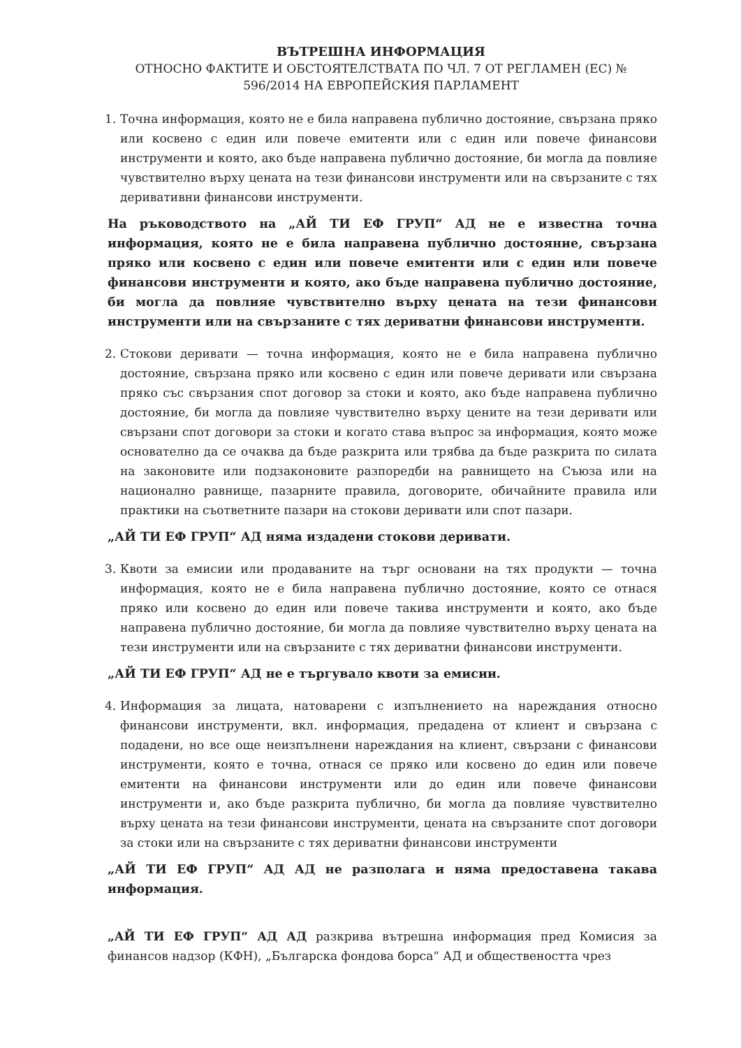ВЪТРЕШНА ИНФОРМАЦИЯ
ОТНОСНО ФАКТИТЕ И ОБСТОЯТЕЛСТВАТА ПО ЧЛ. 7 ОТ РЕГЛАМЕН (ЕС) №
596/2014 НА ЕВРОПЕЙСКИЯ ПАРЛАМЕНТ
1. Точна информация, която не е била направена публично достояние, свързана пряко или косвено с един или повече емитенти или с един или повече финансови инструменти и която, ако бъде направена публично достояние, би могла да повлияе чувствително върху цената на тези финансови инструменти или на свързаните с тях деривативни финансови инструменти.
На ръководството на „АЙ ТИ ЕФ ГРУП“ АД не е известна точна информация, която не е била направена публично достояние, свързана пряко или косвено с един или повече емитенти или с един или повече финансови инструменти и която, ако бъде направена публично достояние, би могла да повлияе чувствително върху цената на тези финансови инструменти или на свързаните с тях дериватни финансови инструменти.
2. Стокови деривати — точна информация, която не е била направена публично достояние, свързана пряко или косвено с един или повече деривати или свързана пряко със свързания спот договор за стоки и която, ако бъде направена публично достояние, би могла да повлияе чувствително върху цените на тези деривати или свързани спот договори за стоки и когато става въпрос за информация, която може основателно да се очаква да бъде разкрита или трябва да бъде разкрита по силата на законовите или подзаконовите разпоредби на равнището на Съюза или на национално равнище, пазарните правила, договорите, обичайните правила или практики на съответните пазари на стокови деривати или спот пазари.
„АЙ ТИ ЕФ ГРУП“ АД няма издадени стокови деривати.
3. Квоти за емисии или продаваните на търг основани на тях продукти — точна информация, която не е била направена публично достояние, която се отнася пряко или косвено до един или повече такива инструменти и която, ако бъде направена публично достояние, би могла да повлияе чувствително върху цената на тези инструменти или на свързаните с тях дериватни финансови инструменти.
„АЙ ТИ ЕФ ГРУП“ АД не е търгувало квоти за емисии.
4. Информация за лицата, натоварени с изпълнението на нареждания относно финансови инструменти, вкл. информация, предадена от клиент и свързана с подадени, но все още неизпълнени нареждания на клиент, свързани с финансови инструменти, която е точна, отнася се пряко или косвено до един или повече емитенти на финансови инструменти или до един или повече финансови инструменти и, ако бъде разкрита публично, би могла да повлияе чувствително върху цената на тези финансови инструменти, цената на свързаните спот договори за стоки или на свързаните с тях дериватни финансови инструменти
„АЙ ТИ ЕФ ГРУП“ АД АД не разполага и няма предоставена такава информация.
„АЙ ТИ ЕФ ГРУП“ АД АД разкрива вътрешна информация пред Комисия за финансов надзор (КФН), „Българска фондова борса“ АД и обществеността чрез